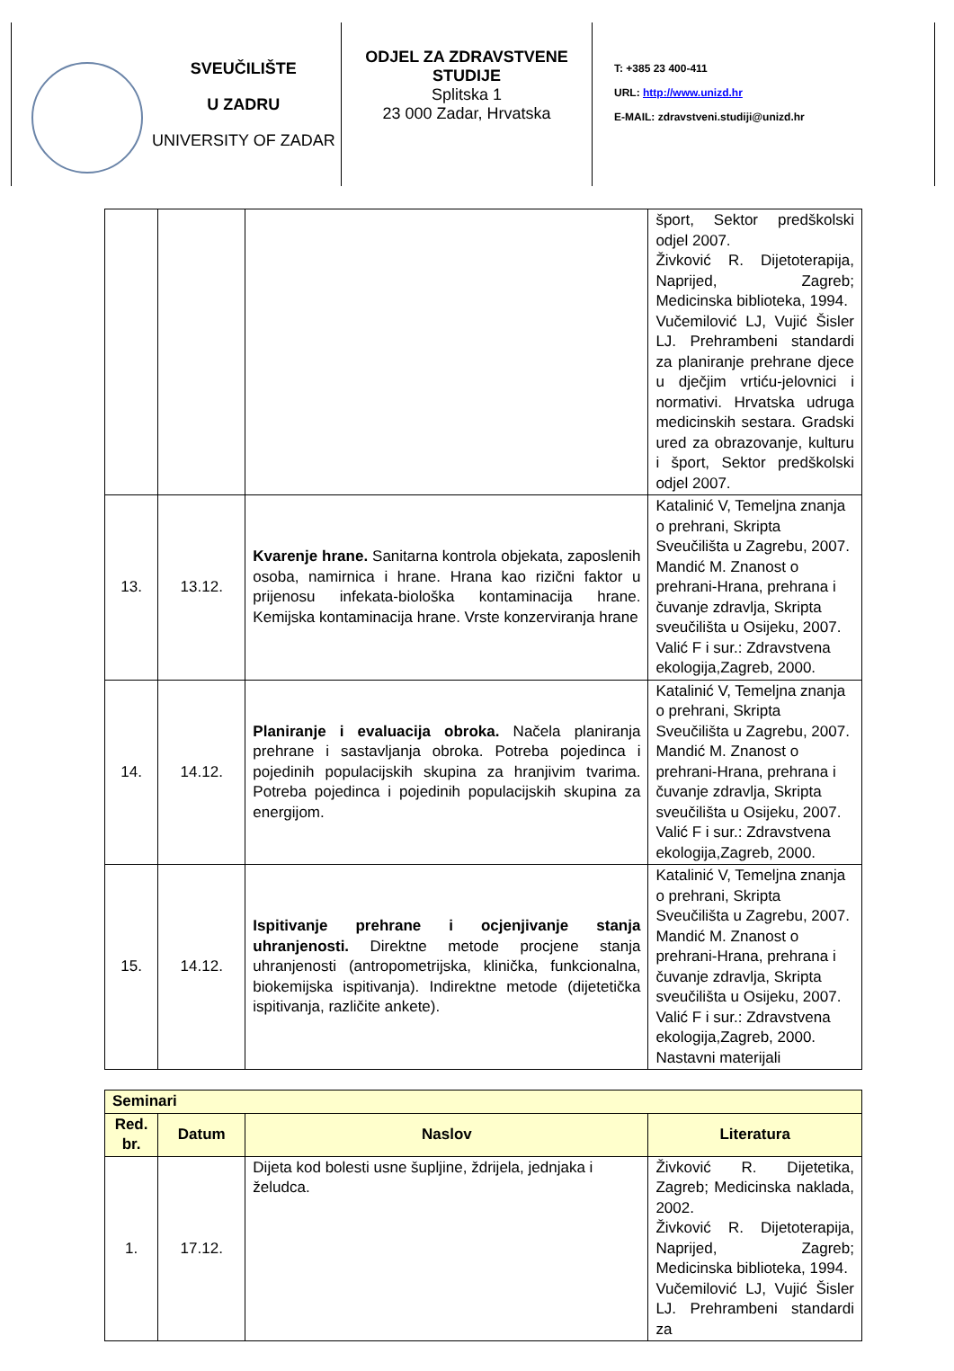SVEUČILIŠTE
U ZADRU
UNIVERSITY OF ZADAR
ODJEL ZA ZDRAVSTVENE STUDIJE
Splitska 1
23 000 Zadar, Hrvatska
T: +385 23 400-411
URL: http://www.unizd.hr
E-MAIL: zdravstveni.studiji@unizd.hr
| | | | šport, Sektor predškolski odjel 2007. Živković R. Dijetoterapija, Naprijed, Zagreb; Medicinska biblioteka, 1994. Vučemilović LJ, Vujić Šisler LJ. Prehrambeni standardi za planiranje prehrane djece u dječjim vrtiću-jelovnici i normativi. Hrvatska udruga medicinskih sestara. Gradski ured za obrazovanje, kulturu i šport, Sektor predškolski odjel 2007. |
| 13. | 13.12. | Kvarenje hrane. Sanitarna kontrola objekata, zaposlenih osoba, namirnica i hrane. Hrana kao rizični faktor u prijenosu infekata-biološka kontaminacija hrane. Kemijska kontaminacija hrane. Vrste konzerviranja hrane | Katalinić V, Temeljna znanja o prehrani, Skripta Sveučilišta u Zagrebu, 2007. Mandić M. Znanost o prehrani-Hrana, prehrana i čuvanje zdravlja, Skripta sveučilišta u Osijeku, 2007. Valić F i sur.: Zdravstvena ekologija,Zagreb, 2000. |
| 14. | 14.12. | Planiranje i evaluacija obroka. Načela planiranja prehrane i sastavljanja obroka. Potreba pojedinca i pojedinih populacijskih skupina za hranjivim tvarima. Potreba pojedinca i pojedinih populacijskih skupina za energijom. | Katalinić V, Temeljna znanja o prehrani, Skripta Sveučilišta u Zagrebu, 2007. Mandić M. Znanost o prehrani-Hrana, prehrana i čuvanje zdravlja, Skripta sveučilišta u Osijeku, 2007. Valić F i sur.: Zdravstvena ekologija,Zagreb, 2000. |
| 15. | 14.12. | Ispitivanje prehrane i ocjenjivanje stanja uhranjenosti. Direktne metode procjene stanja uhranjenosti (antropometrijska, klinička, funkcionalna, biokemijska ispitivanja). Indirektne metode (dijetetička ispitivanja, različite ankete). | Katalinić V, Temeljna znanja o prehrani, Skripta Sveučilišta u Zagrebu, 2007. Mandić M. Znanost o prehrani-Hrana, prehrana i čuvanje zdravlja, Skripta sveučilišta u Osijeku, 2007. Valić F i sur.: Zdravstvena ekologija,Zagreb, 2000. Nastavni materijali |
| Seminari | | | |
| --- | --- | --- | --- |
| Red. br. | Datum | Naslov | Literatura |
| 1. | 17.12. | Dijeta kod bolesti usne šupljine, ždrijela, jednjaka i želudca. | Živković R. Dijetetika, Zagreb; Medicinska naklada, 2002. Živković R. Dijetoterapija, Naprijed, Zagreb; Medicinska biblioteka, 1994. Vučemilović LJ, Vujić Šisler LJ. Prehrambeni standardi za |